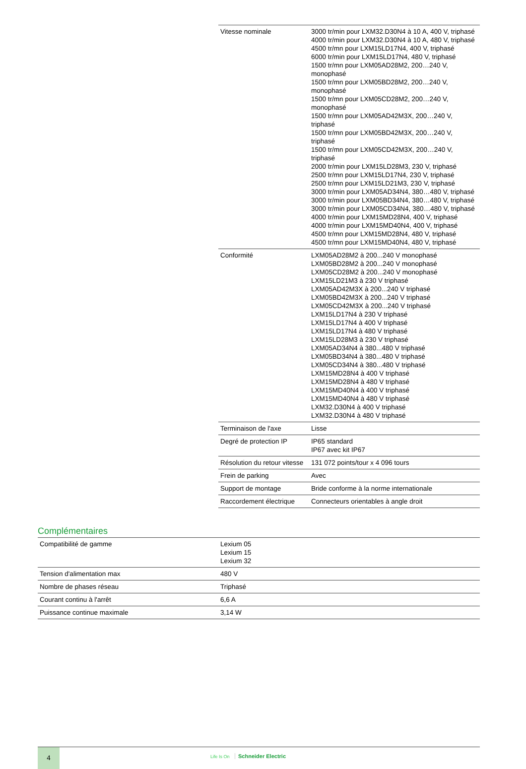| Vitesse nominale | 3000 tr/min pour LXM32.D30N4 à 10 A, 400 V, triphasé 4000 tr/min pour LXM32.D30N4 à 10 A, 480 V, triphasé 4500 tr/mn pour LXM15LD17N4, 400 V, triphasé 6000 tr/min pour LXM15LD17N4, 480 V, triphasé 1500 tr/mn pour LXM05AD28M2, 200…240 V, monophasé 1500 tr/mn pour LXM05BD28M2, 200…240 V, monophasé 1500 tr/mn pour LXM05CD28M2, 200…240 V, monophasé 1500 tr/mn pour LXM05AD42M3X, 200…240 V, triphasé 1500 tr/mn pour LXM05BD42M3X, 200…240 V, triphasé 1500 tr/mn pour LXM05CD42M3X, 200…240 V, triphasé 2000 tr/min pour LXM15LD28M3, 230 V, triphasé 2500 tr/mn pour LXM15LD17N4, 230 V, triphasé 2500 tr/mn pour LXM15LD21M3, 230 V, triphasé 3000 tr/min pour LXM05AD34N4, 380…480 V, triphasé 3000 tr/min pour LXM05BD34N4, 380…480 V, triphasé 3000 tr/min pour LXM05CD34N4, 380…480 V, triphasé 4000 tr/min pour LXM15MD28N4, 400 V, triphasé 4000 tr/min pour LXM15MD40N4, 400 V, triphasé 4500 tr/mn pour LXM15MD28N4, 480 V, triphasé 4500 tr/mn pour LXM15MD40N4, 480 V, triphasé |
| Conformité | LXM05AD28M2 à 200...240 V monophasé LXM05BD28M2 à 200...240 V monophasé LXM05CD28M2 à 200...240 V monophasé LXM15LD21M3 à 230 V triphasé LXM05AD42M3X à 200...240 V triphasé LXM05BD42M3X à 200...240 V triphasé LXM05CD42M3X à 200...240 V triphasé LXM15LD17N4 à 230 V triphasé LXM15LD17N4 à 400 V triphasé LXM15LD17N4 à 480 V triphasé LXM15LD28M3 à 230 V triphasé LXM05AD34N4 à 380...480 V triphasé LXM05BD34N4 à 380...480 V triphasé LXM05CD34N4 à 380...480 V triphasé LXM15MD28N4 à 400 V triphasé LXM15MD28N4 à 480 V triphasé LXM15MD40N4 à 400 V triphasé LXM15MD40N4 à 480 V triphasé LXM32.D30N4 à 400 V triphasé LXM32.D30N4 à 480 V triphasé |
| Terminaison de l'axe | Lisse |
| Degré de protection IP | IP65 standard IP67 avec kit IP67 |
| Résolution du retour vitesse | 131 072 points/tour x 4 096 tours |
| Frein de parking | Avec |
| Support de montage | Bride conforme à la norme internationale |
| Raccordement électrique | Connecteurs orientables à angle droit |
Complémentaires
| Compatibilité de gamme | Lexium 05 Lexium 15 Lexium 32 |
| Tension d'alimentation max | 480 V |
| Nombre de phases réseau | Triphasé |
| Courant continu à l'arrêt | 6,6 A |
| Puissance continue maximale | 3,14 W |
4
Life Is On Schneider Electric